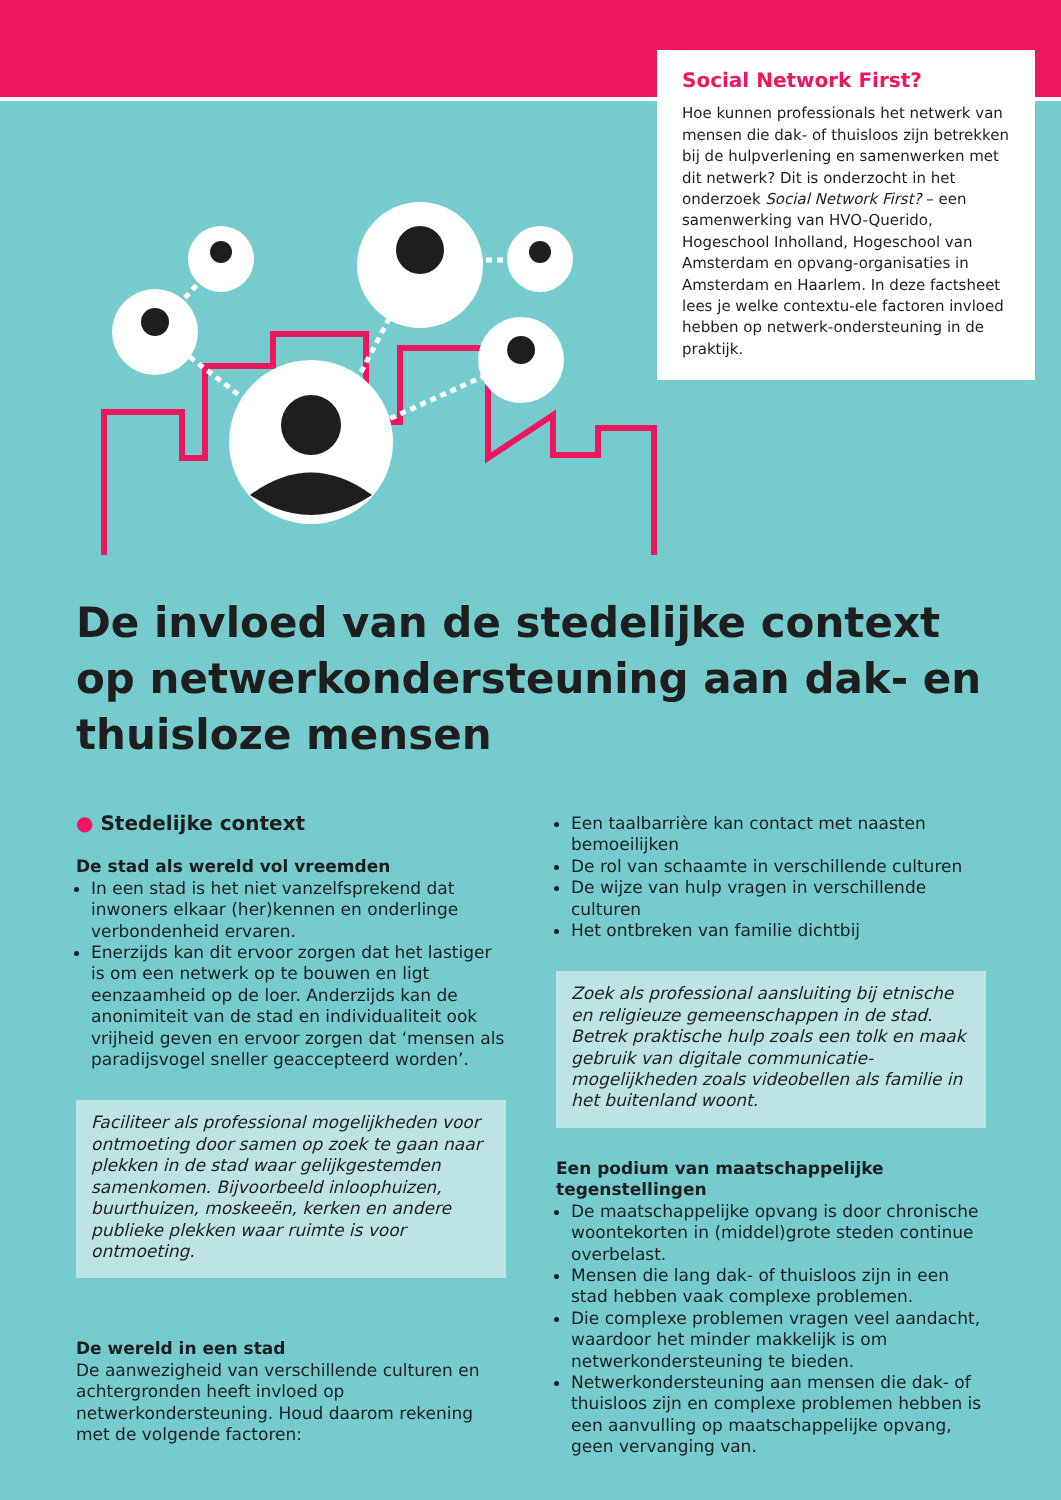Social Network First?
Hoe kunnen professionals het netwerk van mensen die dak- of thuisloos zijn betrekken bij de hulpverlening en samenwerken met dit netwerk? Dit is onderzocht in het onderzoek Social Network First? – een samenwerking van HVO-Querido, Hogeschool Inholland, Hogeschool van Amsterdam en opvang-organisaties in Amsterdam en Haarlem. In deze factsheet lees je welke contextu-ele factoren invloed hebben op netwerk-ondersteuning in de praktijk.
De invloed van de stedelijke context op netwerkondersteuning aan dak- en thuisloze mensen
● Stedelijke context
De stad als wereld vol vreemden
In een stad is het niet vanzelfsprekend dat inwoners elkaar (her)kennen en onderlinge verbondenheid ervaren.
Enerzijds kan dit ervoor zorgen dat het lastiger is om een netwerk op te bouwen en ligt eenzaamheid op de loer. Anderzijds kan de anonimiteit van de stad en individualiteit ook vrijheid geven en ervoor zorgen dat ‘mensen als paradijsvogel sneller geaccepteerd worden’.
Faciliteer als professional mogelijkheden voor ontmoeting door samen op zoek te gaan naar plekken in de stad waar gelijkgestemden samenkomen. Bijvoorbeeld inloophuizen, buurthuizen, moskeeën, kerken en andere publieke plekken waar ruimte is voor ontmoeting.
De wereld in een stad
De aanwezigheid van verschillende culturen en achtergronden heeft invloed op netwerkondersteuning. Houd daarom rekening met de volgende factoren:
Een taalbarrière kan contact met naasten bemoeilijken
De rol van schaamte in verschillende culturen
De wijze van hulp vragen in verschillende culturen
Het ontbreken van familie dichtbij
Zoek als professional aansluiting bij etnische en religieuze gemeenschappen in de stad. Betrek praktische hulp zoals een tolk en maak gebruik van digitale communicatie-mogelijkheden zoals videobellen als familie in het buitenland woont.
Een podium van maatschappelijke tegenstellingen
De maatschappelijke opvang is door chronische woontekorten in (middel)grote steden continue overbelast.
Mensen die lang dak- of thuisloos zijn in een stad hebben vaak complexe problemen.
Die complexe problemen vragen veel aandacht, waardoor het minder makkelijk is om netwerkondersteuning te bieden.
Netwerkondersteuning aan mensen die dak- of thuisloos zijn en complexe problemen hebben is een aanvulling op maatschappelijke opvang, geen vervanging van.